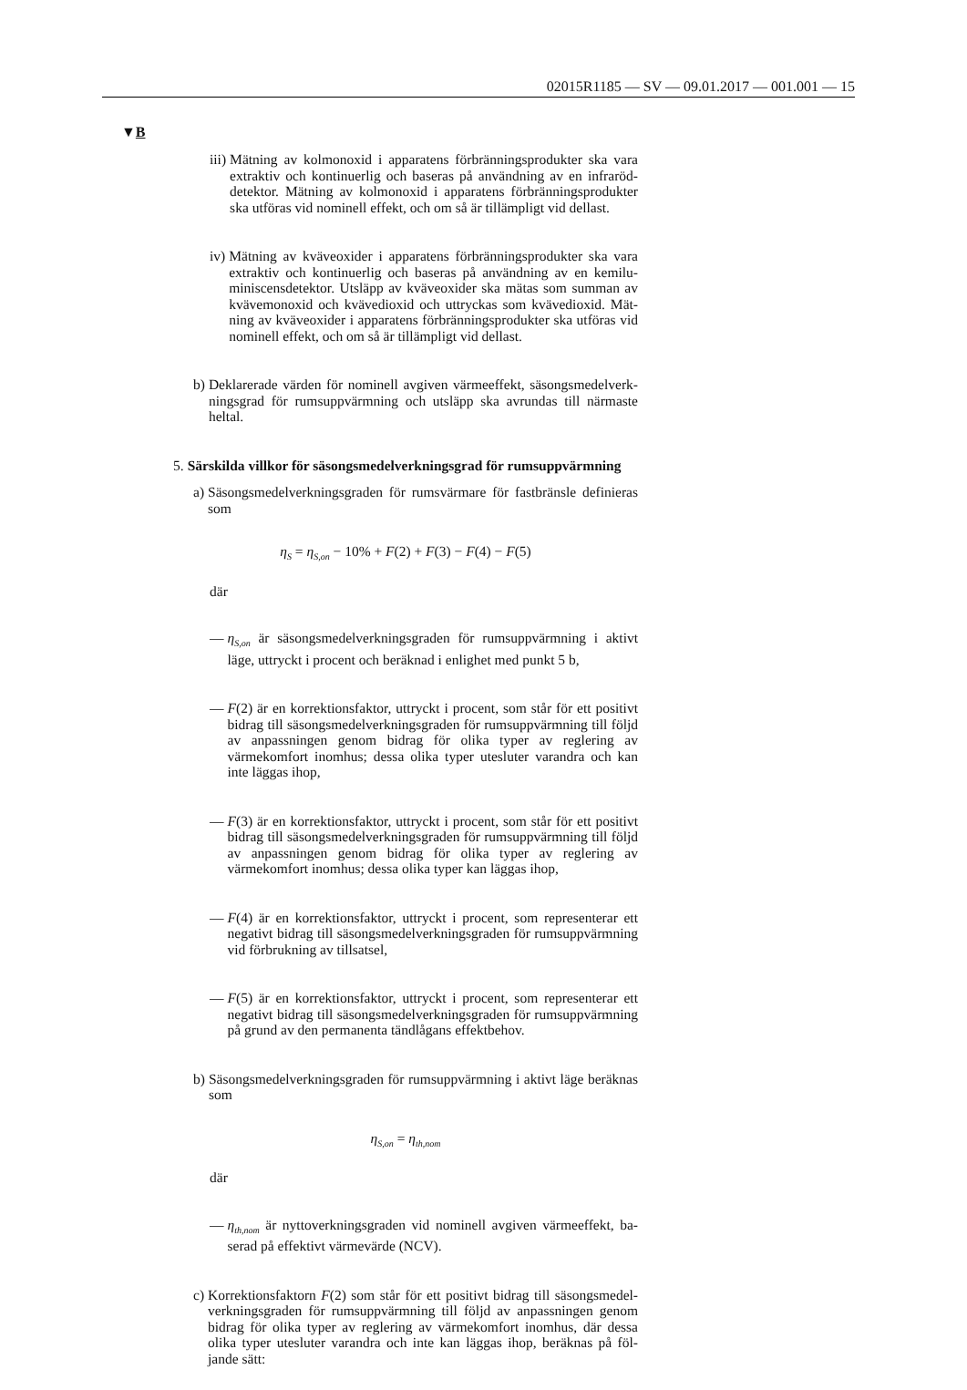02015R1185 — SV — 09.01.2017 — 001.001 — 15
▼B
iii) Mätning av kolmonoxid i apparatens förbränningsprodukter ska vara extraktiv och kontinuerlig och baseras på användning av en infraröd­detektor. Mätning av kolmonoxid i apparatens förbränningsprodukter ska utföras vid nominell effekt, och om så är tillämpligt vid dellast.
iv) Mätning av kväveoxider i apparatens förbränningsprodukter ska vara extraktiv och kontinuerlig och baseras på användning av en kemilu­miniscensdetektor. Utsläpp av kväveoxider ska mätas som summan av kvävemonoxid och kvävedioxid och uttryckas som kvävedioxid. Mät­ning av kväveoxider i apparatens förbränningsprodukter ska utföras vid nominell effekt, och om så är tillämpligt vid dellast.
b) Deklarerade värden för nominell avgiven värmeeffekt, säsongsmedelverk­ningsgrad för rumsuppvärmning och utsläpp ska avrundas till närmaste heltal.
5. Särskilda villkor för säsongsmedelverkningsgrad för rumsuppvärmning
a) Säsongsmedelverkningsgraden för rumsvärmare för fastbränsle definieras som
η<sub>S</sub> = η<sub>S,on</sub> − 10% + F(2) + F(3) − F(4) − F(5)
där
— η<sub>S,on</sub> är säsongsmedelverkningsgraden för rumsuppvärmning i aktivt läge, uttryckt i procent och beräknad i enlighet med punkt 5 b,
— F(2) är en korrektionsfaktor, uttryckt i procent, som står för ett positivt bidrag till säsongsmedelverkningsgraden för rumsuppvärmning till följd av anpassningen genom bidrag för olika typer av reglering av värmekomfort inomhus; dessa olika typer utesluter varandra och kan inte läggas ihop,
— F(3) är en korrektionsfaktor, uttryckt i procent, som står för ett positivt bidrag till säsongsmedelverkningsgraden för rumsuppvärmning till följd av anpassningen genom bidrag för olika typer av reglering av värmekomfort inomhus; dessa olika typer kan läggas ihop,
— F(4) är en korrektionsfaktor, uttryckt i procent, som representerar ett negativt bidrag till säsongsmedelverkningsgraden för rumsuppvärm­ning vid förbrukning av tillsatsel,
— F(5) är en korrektionsfaktor, uttryckt i procent, som representerar ett negativt bidrag till säsongsmedelverkningsgraden för rumsuppvärm­ning på grund av den permanenta tändlågans effektbehov.
b) Säsongsmedelverkningsgraden för rumsuppvärmning i aktivt läge beräk­nas som
η<sub>S,on</sub> = η<sub>th,nom</sub>
där
— η<sub>th,nom</sub> är nyttoverkningsgraden vid nominell avgiven värmeeffekt, ba­serad på effektivt värmevärde (NCV).
c) Korrektionsfaktorn F(2) som står för ett positivt bidrag till säsongsmedel­verkningsgraden för rumsuppvärmning till följd av anpassningen genom bidrag för olika typer av reglering av värmekomfort inomhus, där dessa olika typer utesluter varandra och inte kan läggas ihop, beräknas på föl­jande sätt: